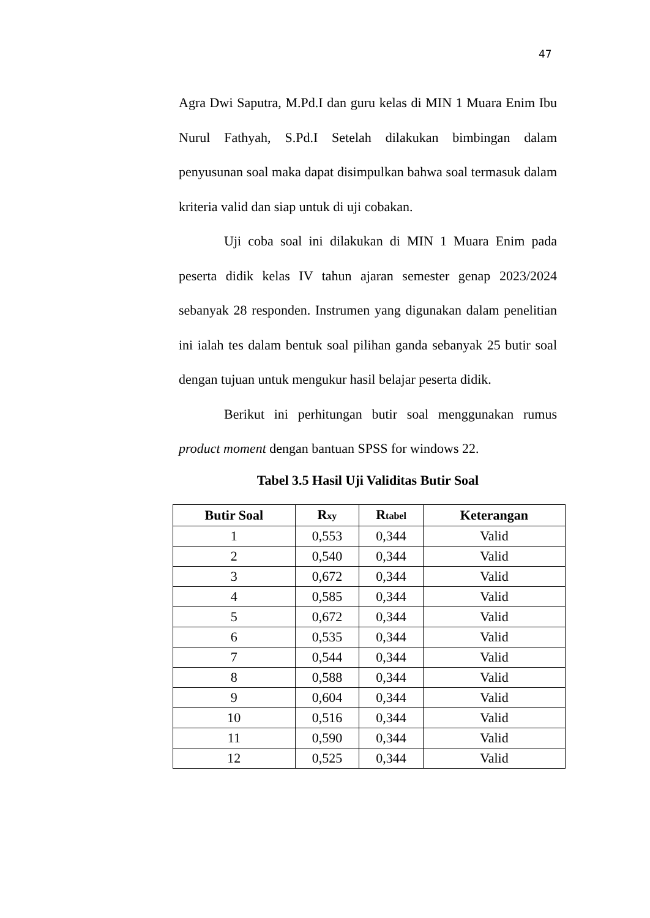47
Agra Dwi Saputra, M.Pd.I dan guru kelas di MIN 1 Muara Enim Ibu Nurul Fathyah, S.Pd.I Setelah dilakukan bimbingan dalam penyusunan soal maka dapat disimpulkan bahwa soal termasuk dalam kriteria valid dan siap untuk di uji cobakan.
Uji coba soal ini dilakukan di MIN 1 Muara Enim pada peserta didik kelas IV tahun ajaran semester genap 2023/2024 sebanyak 28 responden. Instrumen yang digunakan dalam penelitian ini ialah tes dalam bentuk soal pilihan ganda sebanyak 25 butir soal dengan tujuan untuk mengukur hasil belajar peserta didik.
Berikut ini perhitungan butir soal menggunakan rumus product moment dengan bantuan SPSS for windows 22.
Tabel 3.5 Hasil Uji Validitas Butir Soal
| Butir Soal | R xy | R tabel | Keterangan |
| --- | --- | --- | --- |
| 1 | 0,553 | 0,344 | Valid |
| 2 | 0,540 | 0,344 | Valid |
| 3 | 0,672 | 0,344 | Valid |
| 4 | 0,585 | 0,344 | Valid |
| 5 | 0,672 | 0,344 | Valid |
| 6 | 0,535 | 0,344 | Valid |
| 7 | 0,544 | 0,344 | Valid |
| 8 | 0,588 | 0,344 | Valid |
| 9 | 0,604 | 0,344 | Valid |
| 10 | 0,516 | 0,344 | Valid |
| 11 | 0,590 | 0,344 | Valid |
| 12 | 0,525 | 0,344 | Valid |